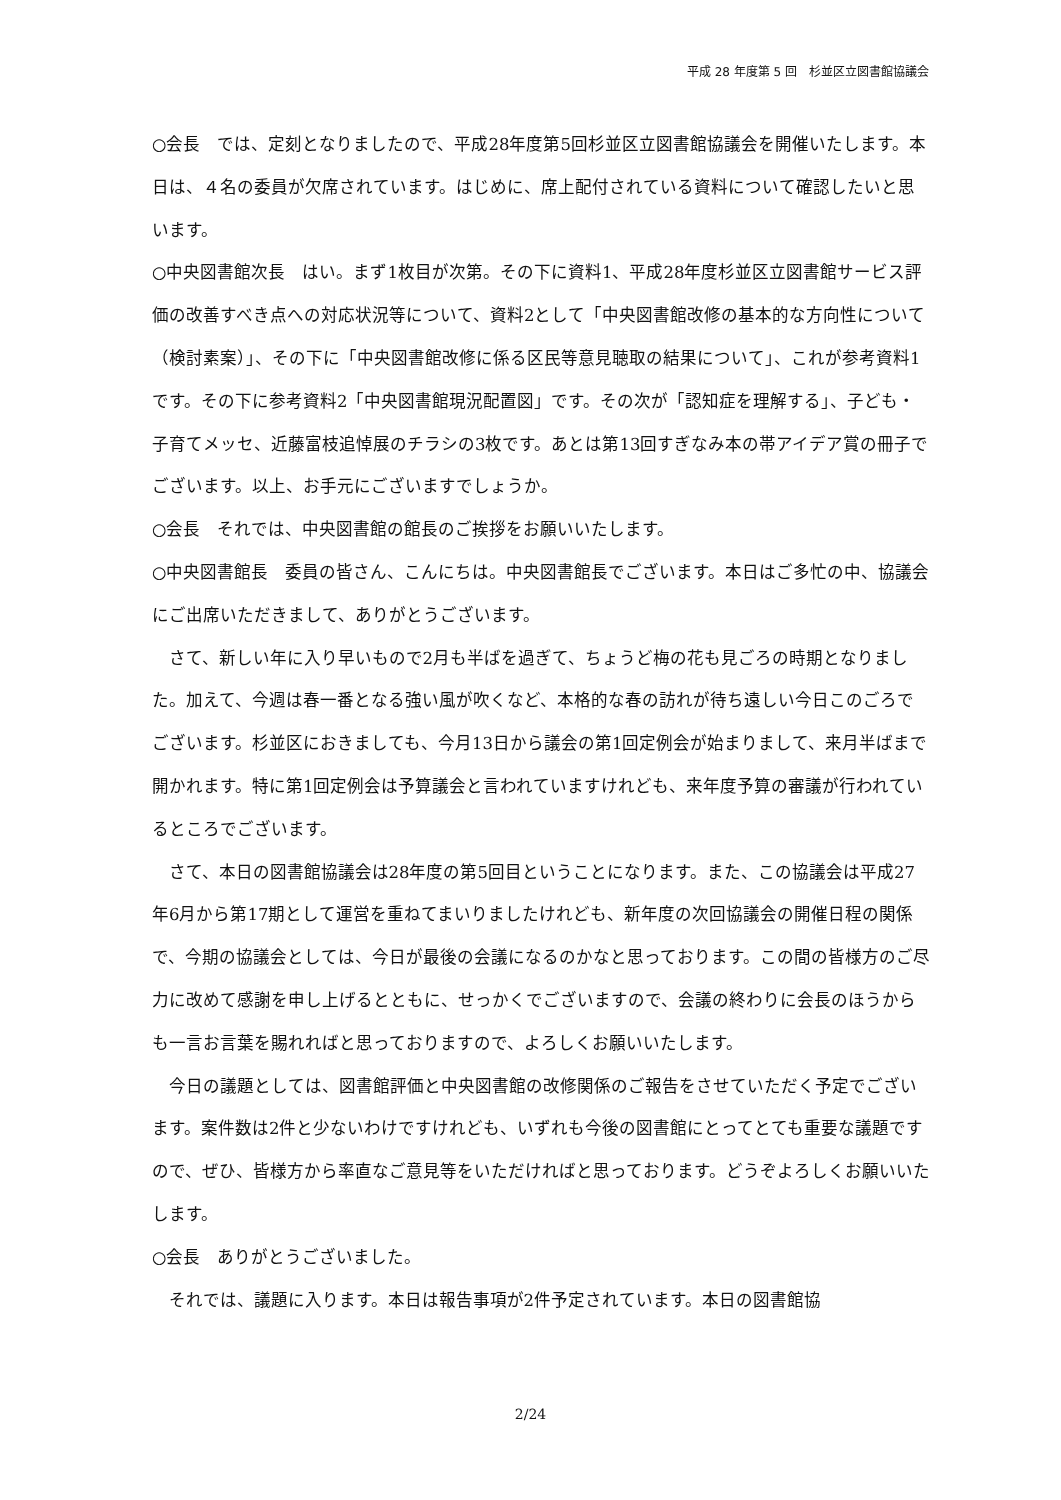平成 28 年度第 5 回　杉並区立図書館協議会
○会長　では、定刻となりましたので、平成28年度第5回杉並区立図書館協議会を開催いたします。本日は、４名の委員が欠席されています。はじめに、席上配付されている資料について確認したいと思います。
○中央図書館次長　はい。まず1枚目が次第。その下に資料1、平成28年度杉並区立図書館サービス評価の改善すべき点への対応状況等について、資料2として「中央図書館改修の基本的な方向性について（検討素案）」、その下に「中央図書館改修に係る区民等意見聴取の結果について」、これが参考資料1です。その下に参考資料2「中央図書館現況配置図」です。その次が「認知症を理解する」、子ども・子育てメッセ、近藤富枝追悼展のチラシの3枚です。あとは第13回すぎなみ本の帯アイデア賞の冊子でございます。以上、お手元にございますでしょうか。
○会長　それでは、中央図書館の館長のご挨拶をお願いいたします。
○中央図書館長　委員の皆さん、こんにちは。中央図書館長でございます。本日はご多忙の中、協議会にご出席いただきまして、ありがとうございます。
さて、新しい年に入り早いもので2月も半ばを過ぎて、ちょうど梅の花も見ごろの時期となりました。加えて、今週は春一番となる強い風が吹くなど、本格的な春の訪れが待ち遠しい今日このごろでございます。杉並区におきましても、今月13日から議会の第1回定例会が始まりまして、来月半ばまで開かれます。特に第1回定例会は予算議会と言われていますけれども、来年度予算の審議が行われているところでございます。
さて、本日の図書館協議会は28年度の第5回目ということになります。また、この協議会は平成27年6月から第17期として運営を重ねてまいりましたけれども、新年度の次回協議会の開催日程の関係で、今期の協議会としては、今日が最後の会議になるのかなと思っております。この間の皆様方のご尽力に改めて感謝を申し上げるとともに、せっかくでございますので、会議の終わりに会長のほうからも一言お言葉を賜れればと思っておりますので、よろしくお願いいたします。
今日の議題としては、図書館評価と中央図書館の改修関係のご報告をさせていただく予定でございます。案件数は2件と少ないわけですけれども、いずれも今後の図書館にとってとても重要な議題ですので、ぜひ、皆様方から率直なご意見等をいただければと思っております。どうぞよろしくお願いいたします。
○会長　ありがとうございました。
それでは、議題に入ります。本日は報告事項が2件予定されています。本日の図書館協
2/24